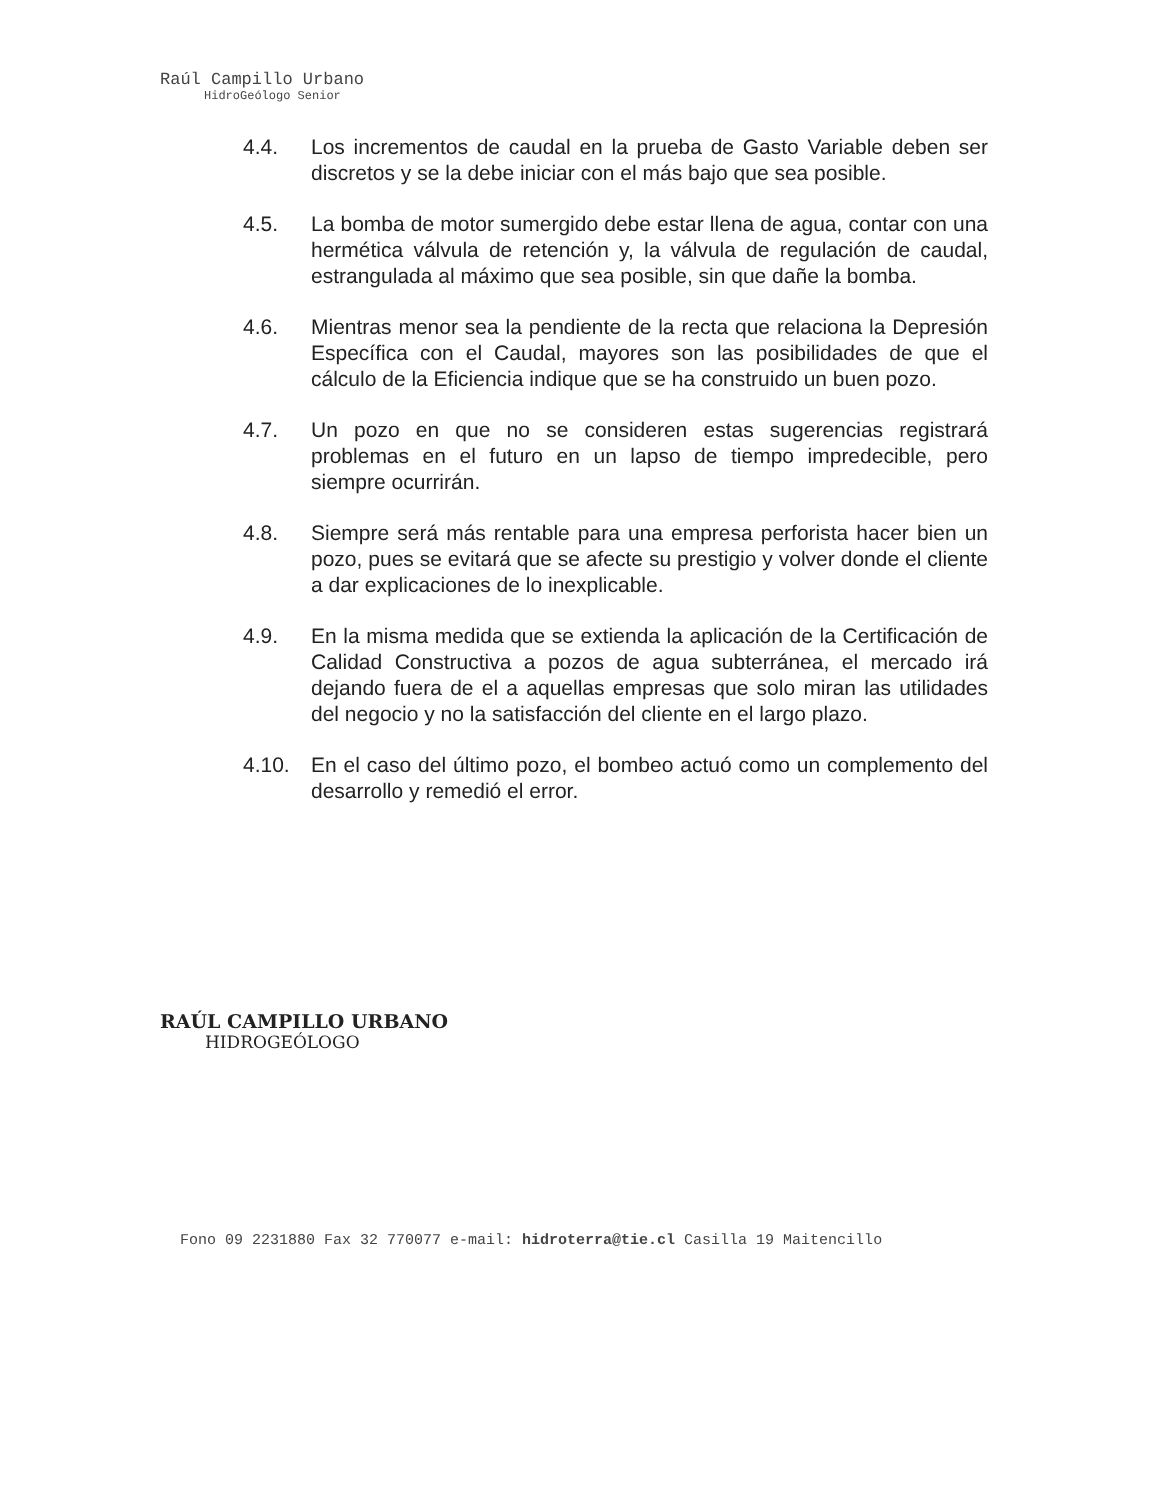Raúl Campillo Urbano
HidroGeólogo Senior
4.4. Los incrementos de caudal en la prueba de Gasto Variable deben ser discretos y se la debe iniciar con el más bajo que sea posible.
4.5. La bomba de motor sumergido debe estar llena de agua, contar con una hermética válvula de retención y, la válvula de regulación de caudal, estrangulada al máximo que sea posible, sin que dañe la bomba.
4.6. Mientras menor sea la pendiente de la recta que relaciona la Depresión Específica con el Caudal, mayores son las posibilidades de que el cálculo de la Eficiencia indique que se ha construido un buen pozo.
4.7. Un pozo en que no se consideren estas sugerencias registrará problemas en el futuro en un lapso de tiempo impredecible, pero siempre ocurrirán.
4.8. Siempre será más rentable para una empresa perforista hacer bien un pozo, pues se evitará que se afecte su prestigio y volver donde el cliente a dar explicaciones de lo inexplicable.
4.9. En la misma medida que se extienda la aplicación de la Certificación de Calidad Constructiva a pozos de agua subterránea, el mercado irá dejando fuera de el a aquellas empresas que solo miran las utilidades del negocio y no la satisfacción del cliente en el largo plazo.
4.10. En el caso del último pozo, el bombeo actuó como un complemento del desarrollo y remedió el error.
RAÚL CAMPILLO URBANO
HIDROGEÓLOGO
Fono 09 2231880 Fax 32 770077 e-mail: hidroterra@tie.cl Casilla 19 Maitencillo